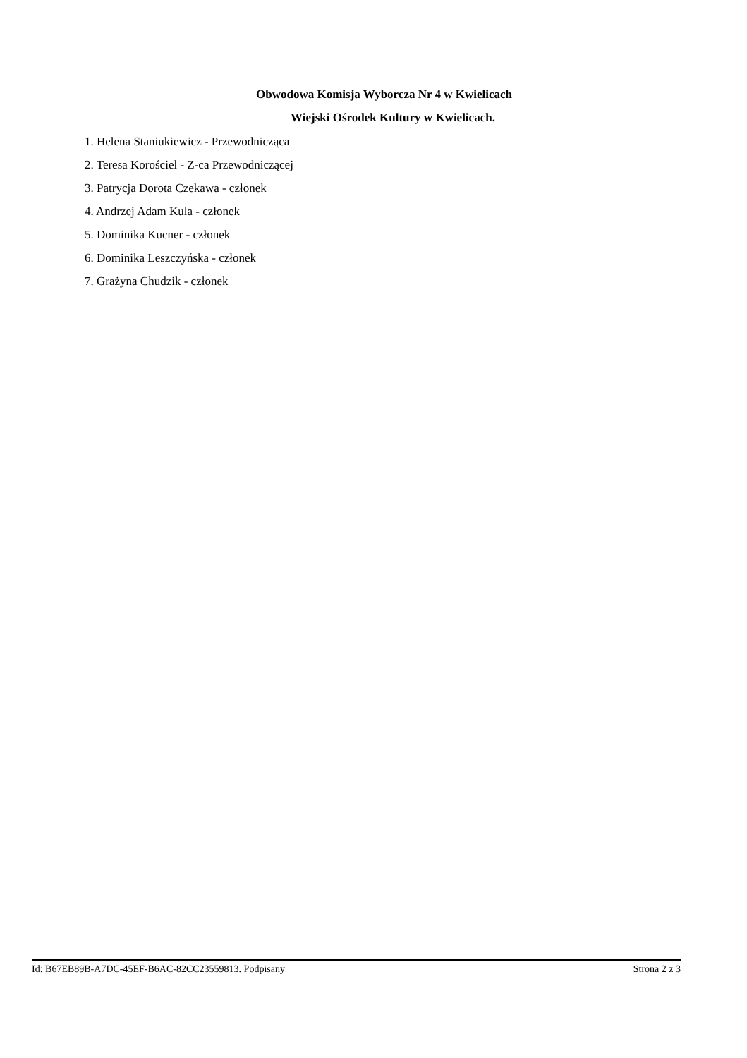Obwodowa Komisja Wyborcza Nr 4 w Kwielicach
Wiejski Ośrodek Kultury w Kwielicach.
1. Helena Staniukiewicz - Przewodnicząca
2. Teresa Korościel - Z-ca Przewodniczącej
3. Patrycja Dorota Czekawa - członek
4. Andrzej Adam Kula - członek
5. Dominika Kucner - członek
6. Dominika Leszczyńska - członek
7. Grażyna Chudzik - członek
Id: B67EB89B-A7DC-45EF-B6AC-82CC23559813. Podpisany Strona 2 z 3